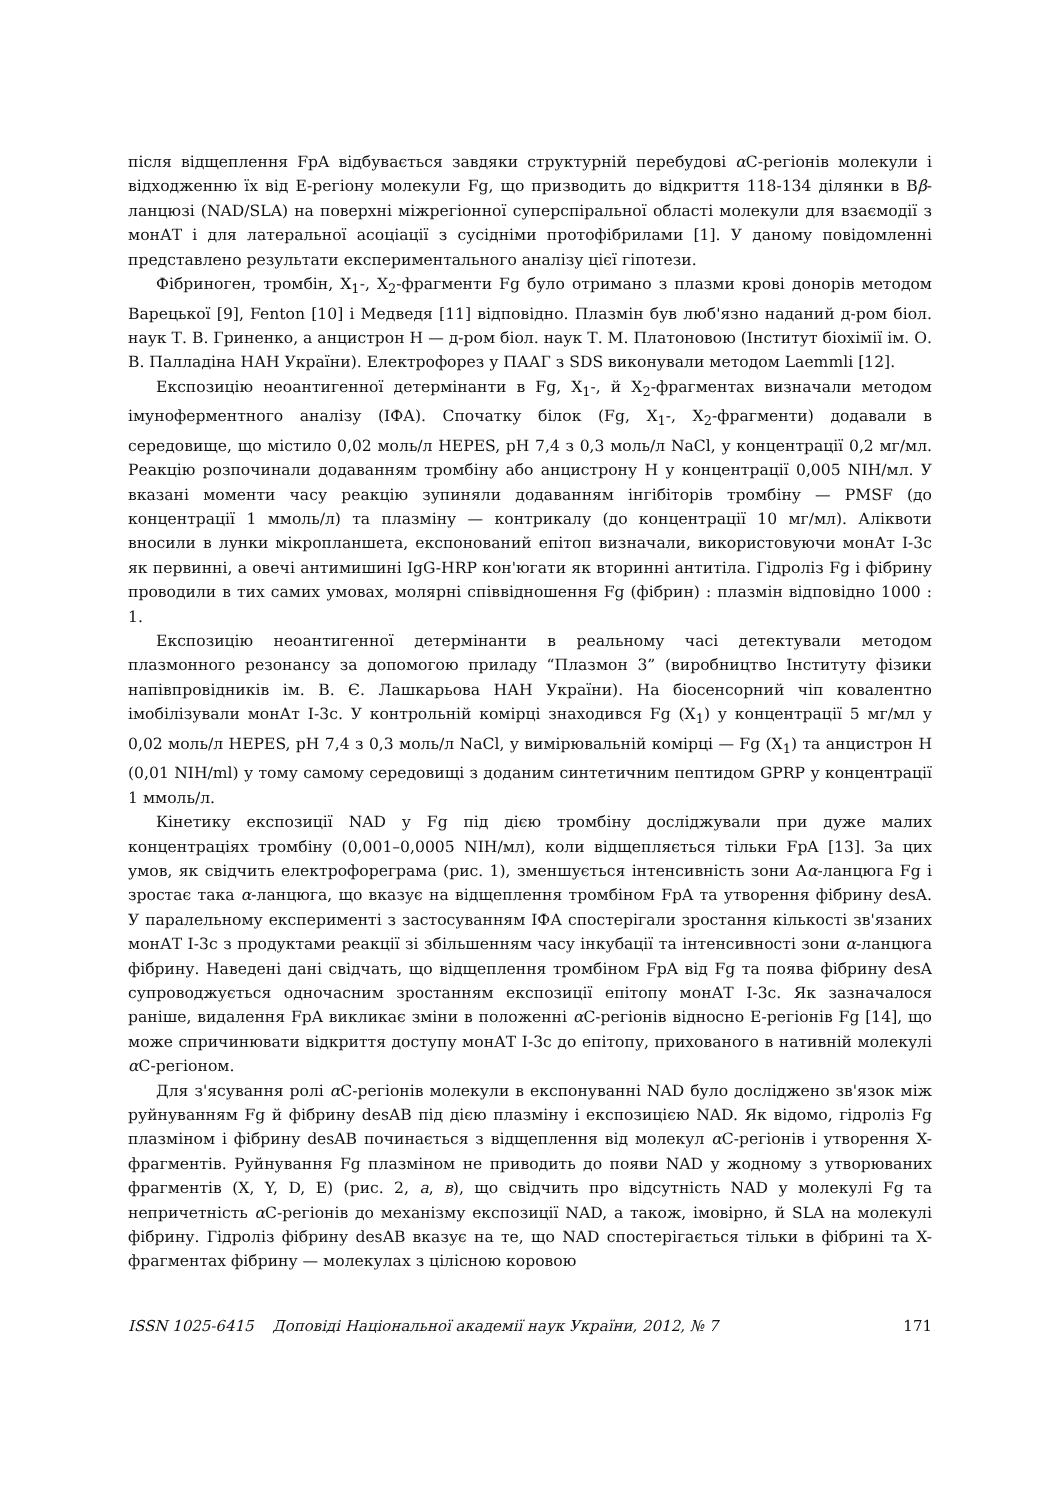після відщеплення FpA відбувається завдяки структурній перебудові α C-регіонів молекули і відходженню їх від E-регіону молекули Fg, що призводить до відкриття 118-134 ділянки в Bβ-ланцюзі (NAD/SLA) на поверхні міжрегіонної суперспіральної області молекули для взаємодії з монАТ і для латеральної асоціації з сусідніми протофібрилами [1]. У даному повідомленні представлено результати експериментального аналізу цієї гіпотези.
Фібриноген, тромбін, X<sub>1</sub>-, X<sub>2</sub>-фрагменти Fg було отримано з плазми крові донорів методом Варецької [9], Fenton [10] і Медведя [11] відповідно. Плазмін був люб'язно наданий д-ром біол. наук Т. В. Гриненко, а анцистрон Н — д-ром біол. наук Т. М. Платоновою (Інститут біохімії ім. О. В. Палладіна НАН України). Електрофорез у ПААГ з SDS виконували методом Laemmli [12].
Експозицію неоантигенної детермінанти в Fg, X<sub>1</sub>-, й X<sub>2</sub>-фрагментах визначали методом імуноферментного аналізу (ІФА). Спочатку білок (Fg, X<sub>1</sub>-, X<sub>2</sub>-фрагменти) додавали в середовище, що містило 0,02 моль/л HEPES, pH 7,4 з 0,3 моль/л NaCl, у концентрації 0,2 мг/мл. Реакцію розпочинали додаванням тромбіну або анцистрону Н у концентрації 0,005 NIH/мл. У вказані моменти часу реакцію зупиняли додаванням інгібіторів тромбіну — PMSF (до концентрації 1 ммоль/л) та плазміну — контрикалу (до концентрації 10 мг/мл). Аліквоти вносили в лунки мікропланшета, експонований епітоп визначали, використовуючи монАт I-3c як первинні, а овечі антимишині IgG-HRP кон'югати як вторинні антитіла. Гідроліз Fg і фібрину проводили в тих самих умовах, молярні співвідношення Fg (фібрин) : плазмін відповідно 1000 : 1.
Експозицію неоантигенної детермінанти в реальному часі детектували методом плазмонного резонансу за допомогою приладу “Плазмон 3” (виробництво Інституту фізики напівпровідників ім. В. Є. Лашкарьова НАН України). На біосенсорний чіп ковалентно імобілізували монАт I-3c. У контрольній комірці знаходився Fg (X<sub>1</sub>) у концентрації 5 мг/мл у 0,02 моль/л HEPES, pH 7,4 з 0,3 моль/л NaCl, у вимірювальній комірці — Fg (X<sub>1</sub>) та анцистрон Н (0,01 NIH/ml) у тому самому середовищі з доданим синтетичним пептидом GPRP у концентрації 1 ммоль/л.
Кінетику експозиції NAD у Fg під дією тромбіну досліджували при дуже малих концентраціях тромбіну (0,001–0,0005 NIH/мл), коли відщепляється тільки FpA [13]. За цих умов, як свідчить електрофореграма (рис. 1), зменшується інтенсивність зони Aα-ланцюга Fg і зростає така α-ланцюга, що вказує на відщеплення тромбіном FpA та утворення фібрину desA. У паралельному експерименті з застосуванням ІФА спостерігали зростання кількості зв'язаних монАТ I-3c з продуктами реакції зі збільшенням часу інкубації та інтенсивності зони α-ланцюга фібрину. Наведені дані свідчать, що відщеплення тромбіном FpA від Fg та поява фібрину desA супроводжується одночасним зростанням експозиції епітопу монАТ I-3c. Як зазначалося раніше, видалення FpA викликає зміни в положенні α C-регіонів відносно E-регіонів Fg [14], що може спричинювати відкриття доступу монАТ I-3c до епітопу, прихованого в нативній молекулі α C-регіоном.
Для з'ясування ролі α C-регіонів молекули в експонуванні NAD було досліджено зв'язок між руйнуванням Fg й фібрину desAB під дією плазміну і експозицією NAD. Як відомо, гідроліз Fg плазміном і фібрину desAB починається з відщеплення від молекул α C-регіонів і утворення X-фрагментів. Руйнування Fg плазміном не приводить до появи NAD у жодному з утворюваних фрагментів (X, Y, D, E) (рис. 2, а, в), що свідчить про відсутність NAD у молекулі Fg та непричетність α C-регіонів до механізму експозиції NAD, а також, імовірно, й SLA на молекулі фібрину. Гідроліз фібрину desAB вказує на те, що NAD спостерігається тільки в фібрині та X-фрагментах фібрину — молекулах з цілісною коровою
ISSN 1025-6415 Доповіді Національної академії наук України, 2012, № 7 171